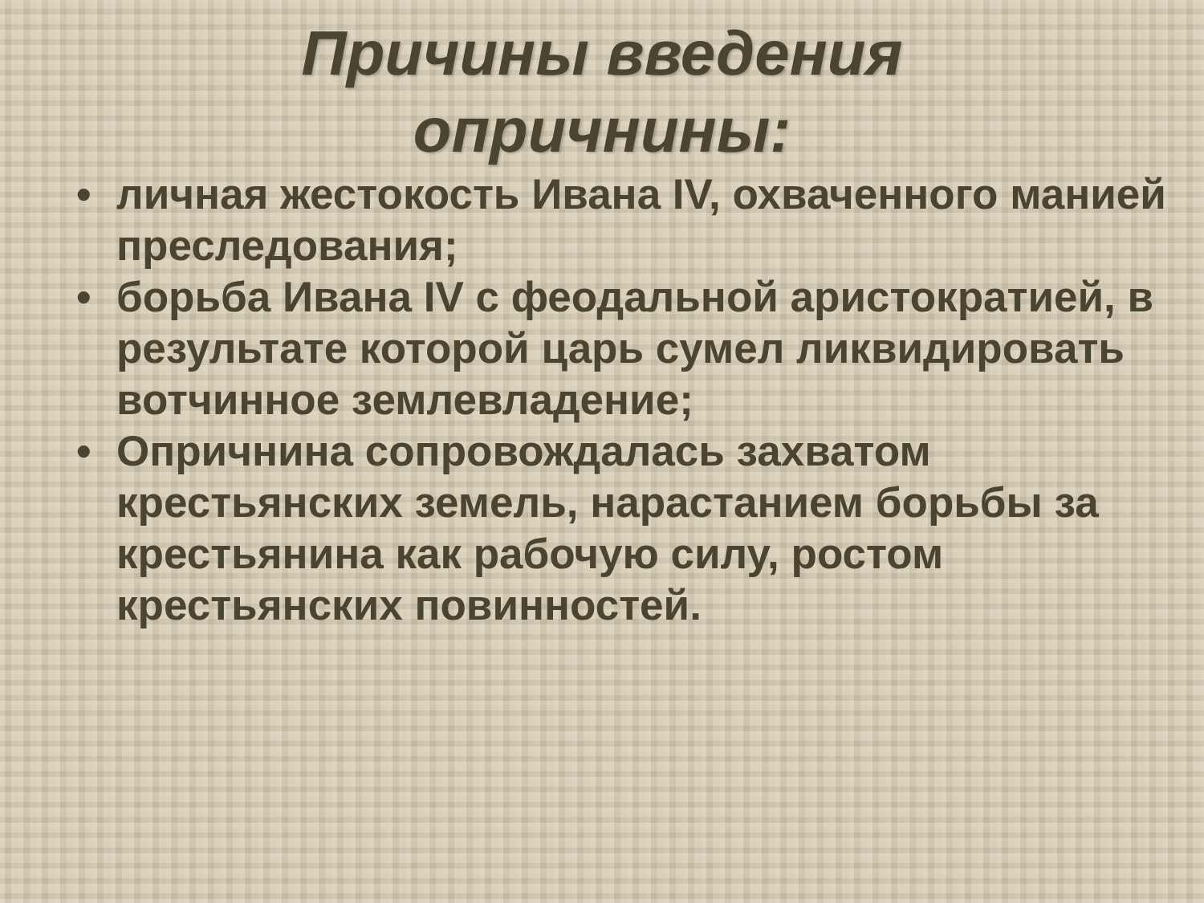Причины введения
опричнины:
• личная жестокость Ивана IV, охваченного манией преследования;
• борьба Ивана IV с феодальной аристократией, в результате которой царь сумел ликвидировать вотчинное землевладение;
• Опричнина сопровождалась захватом крестьянских земель, нарастанием борьбы за крестьянина как рабочую силу, ростом крестьянских повинностей.